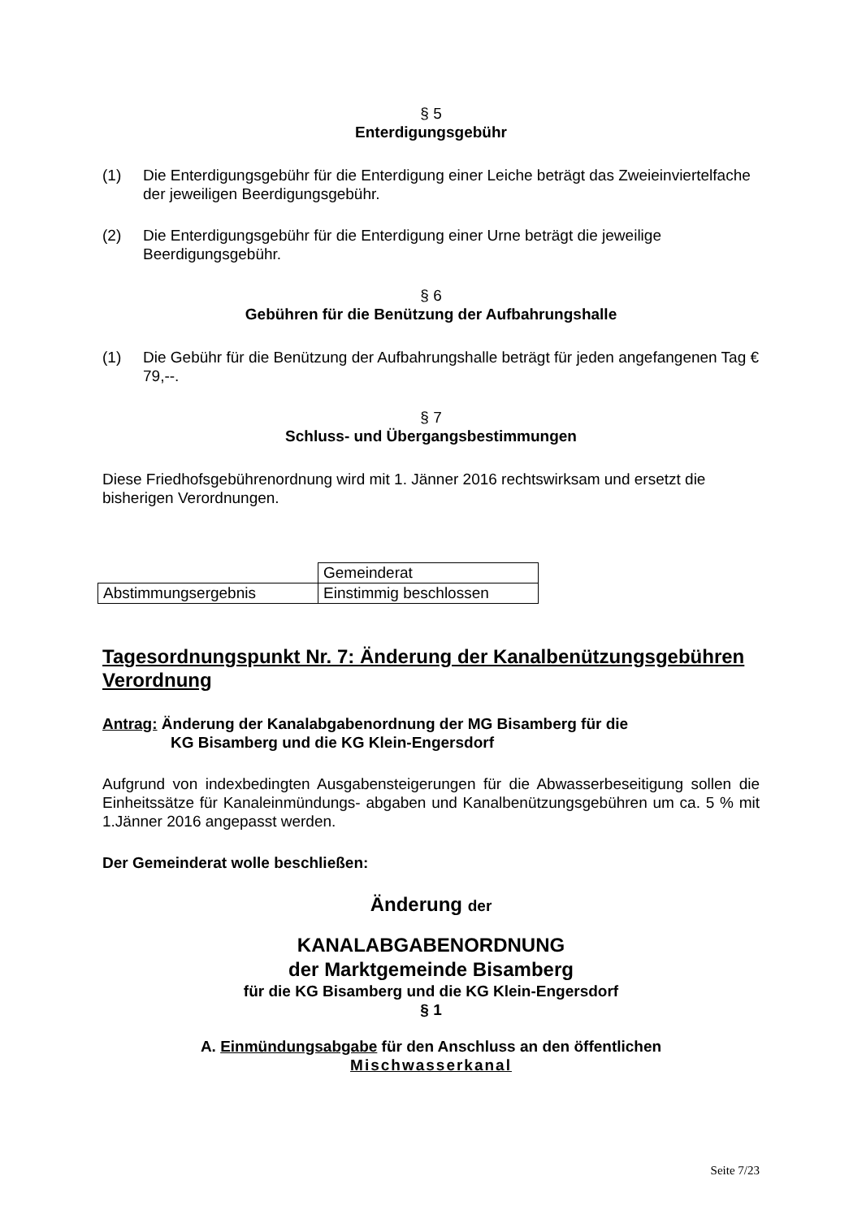§ 5
Enterdigungsgebühr
(1) Die Enterdigungsgebühr für die Enterdigung einer Leiche beträgt das Zweieinviertelfache der jeweiligen Beerdigungsgebühr.
(2) Die Enterdigungsgebühr für die Enterdigung einer Urne beträgt die jeweilige Beerdigungsgebühr.
§ 6
Gebühren für die Benützung der Aufbahrungshalle
(1) Die Gebühr für die Benützung der Aufbahrungshalle beträgt für jeden angefangenen Tag € 79,--.
§ 7
Schluss- und Übergangsbestimmungen
Diese Friedhofsgebührenordnung wird mit 1. Jänner 2016 rechtswirksam und ersetzt die bisherigen Verordnungen.
| | Gemeinderat |
| Abstimmungsergebnis | Einstimmig beschlossen |
Tagesordnungspunkt Nr. 7: Änderung der Kanalbenützungsgebühren Verordnung
Antrag: Änderung der Kanalabgabenordnung der MG Bisamberg für die
KG Bisamberg und die KG Klein-Engersdorf
Aufgrund von indexbedingten Ausgabensteigerungen für die Abwasserbeseitigung sollen die Einheitssätze für Kanaleinmündungs- abgaben und Kanalbenützungsgebühren um ca. 5 % mit 1.Jänner 2016 angepasst werden.
Der Gemeinderat wolle beschließen:
Änderung der
KANALABGABENORDNUNG
der Marktgemeinde Bisamberg
für die KG Bisamberg und die KG Klein-Engersdorf
§ 1
A. Einmündungsabgabe für den Anschluss an den öffentlichen
Mischwasserkanal
Seite 7/23